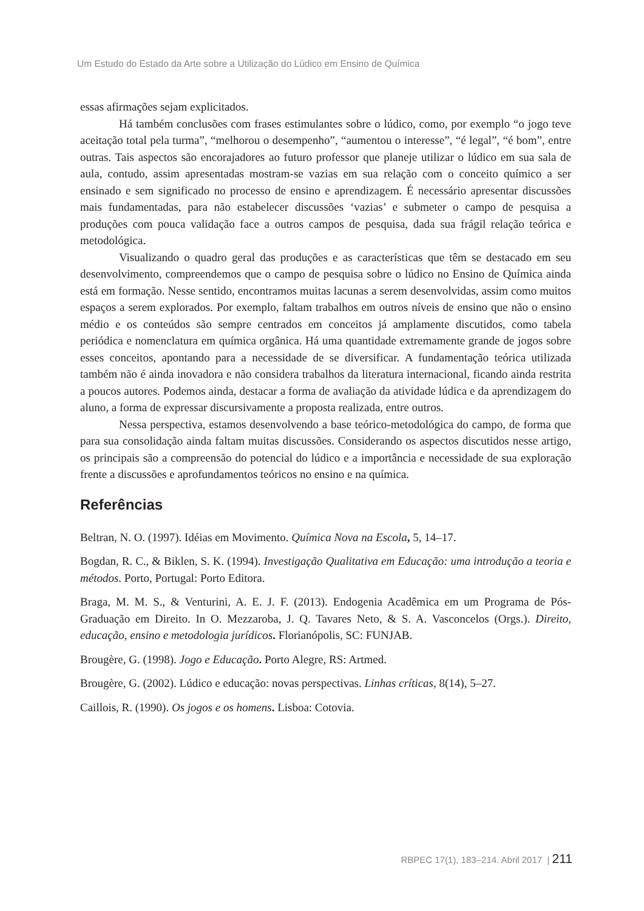Um Estudo do Estado da Arte sobre a Utilização do Lúdico em Ensino de Química
essas afirmações sejam explicitados.
Há também conclusões com frases estimulantes sobre o lúdico, como, por exemplo “o jogo teve aceitação total pela turma”, “melhorou o desempenho”, “aumentou o interesse”, “é legal”, “é bom”, entre outras. Tais aspectos são encorajadores ao futuro professor que planeje utilizar o lúdico em sua sala de aula, contudo, assim apresentadas mostram-se vazias em sua relação com o conceito químico a ser ensinado e sem significado no processo de ensino e aprendizagem. É necessário apresentar discussões mais fundamentadas, para não estabelecer discussões ‘vazias’ e submeter o campo de pesquisa a produções com pouca validação face a outros campos de pesquisa, dada sua frágil relação teórica e metodológica.
Visualizando o quadro geral das produções e as características que têm se destacado em seu desenvolvimento, compreendemos que o campo de pesquisa sobre o lúdico no Ensino de Química ainda está em formação. Nesse sentido, encontramos muitas lacunas a serem desenvolvidas, assim como muitos espaços a serem explorados. Por exemplo, faltam trabalhos em outros níveis de ensino que não o ensino médio e os conteúdos são sempre centrados em conceitos já amplamente discutidos, como tabela periódica e nomenclatura em química orgânica. Há uma quantidade extremamente grande de jogos sobre esses conceitos, apontando para a necessidade de se diversificar. A fundamentação teórica utilizada também não é ainda inovadora e não considera trabalhos da literatura internacional, ficando ainda restrita a poucos autores. Podemos ainda, destacar a forma de avaliação da atividade lúdica e da aprendizagem do aluno, a forma de expressar discursivamente a proposta realizada, entre outros.
Nessa perspectiva, estamos desenvolvendo a base teórico-metodológica do campo, de forma que para sua consolidação ainda faltam muitas discussões. Considerando os aspectos discutidos nesse artigo, os principais são a compreensão do potencial do lúdico e a importância e necessidade de sua exploração frente a discussões e aprofundamentos teóricos no ensino e na química.
Referências
Beltran, N. O. (1997). Idéias em Movimento. Química Nova na Escola, 5, 14–17.
Bogdan, R. C., & Biklen, S. K. (1994). Investigação Qualitativa em Educação: uma introdução a teoria e métodos. Porto, Portugal: Porto Editora.
Braga, M. M. S., & Venturini, A. E. J. F. (2013). Endogenia Acadêmica em um Programa de Pós-Graduação em Direito. In O. Mezzaroba, J. Q. Tavares Neto, & S. A. Vasconcelos (Orgs.). Direito, educação, ensino e metodologia jurídicos. Florianópolis, SC: FUNJAB.
Brougère, G. (1998). Jogo e Educação. Porto Alegre, RS: Artmed.
Brougère, G. (2002). Lúdico e educação: novas perspectivas. Linhas críticas, 8(14), 5–27.
Caillois, R. (1990). Os jogos e os homens. Lisboa: Cotovia.
RBPEC 17(1), 183–214. Abril 2017 | 211